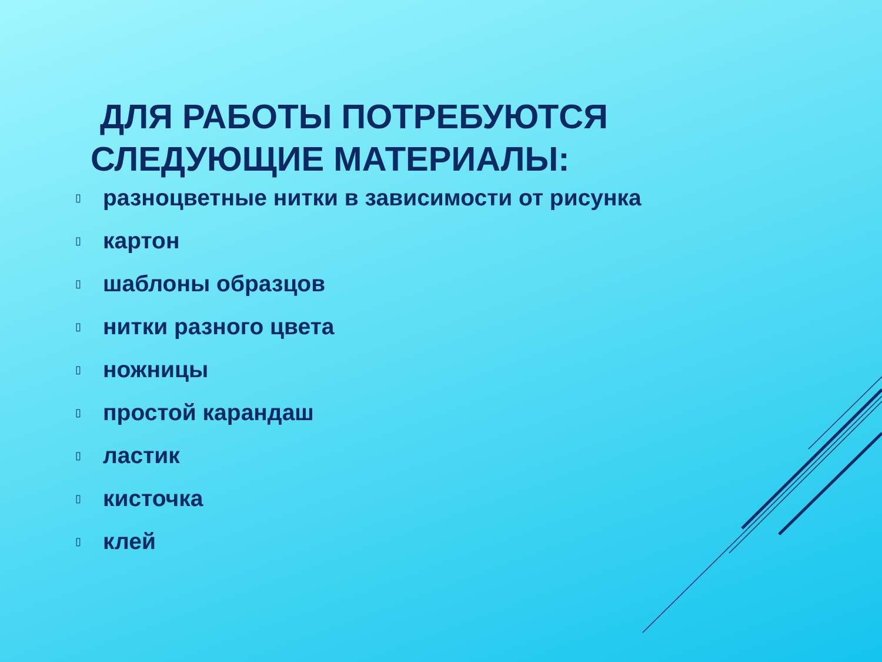ДЛЯ РАБОТЫ ПОТРЕБУЮТСЯ СЛЕДУЮЩИЕ МАТЕРИАЛЫ:
▯ разноцветные нитки в зависимости от рисунка
▯ картон
▯ шаблоны образцов
▯ нитки разного цвета
▯ ножницы
▯ простой карандаш
▯ ластик
▯ кисточка
▯ клей